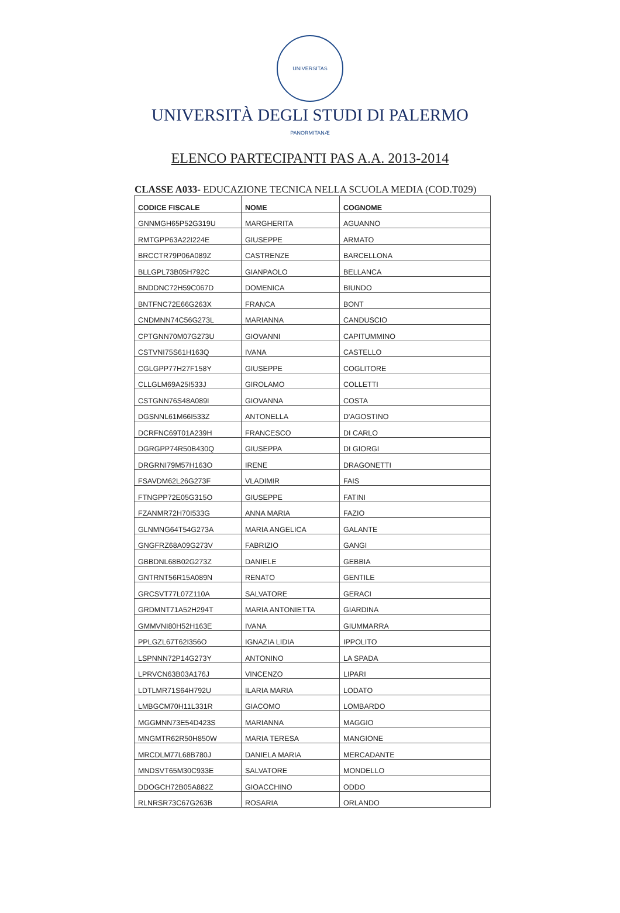UNIVERSITAS PANORMITANÆ
UNIVERSITÀ DEGLI STUDI DI PALERMO
ELENCO PARTECIPANTI PAS A.A. 2013-2014
CLASSE A033- EDUCAZIONE TECNICA NELLA SCUOLA MEDIA (COD.T029)
| CODICE FISCALE | NOME | COGNOME |
| --- | --- | --- |
| GNNMGH65P52G319U | MARGHERITA | AGUANNO |
| RMTGPP63A22I224E | GIUSEPPE | ARMATO |
| BRCCTR79P06A089Z | CASTRENZE | BARCELLONA |
| BLLGPL73B05H792C | GIANPAOLO | BELLANCA |
| BNDDNC72H59C067D | DOMENICA | BIUNDO |
| BNTFNC72E66G263X | FRANCA | BONT |
| CNDMNN74C56G273L | MARIANNA | CANDUSCIO |
| CPTGNN70M07G273U | GIOVANNI | CAPITUMMINO |
| CSTVNI75S61H163Q | IVANA | CASTELLO |
| CGLGPP77H27F158Y | GIUSEPPE | COGLITORE |
| CLLGLM69A25I533J | GIROLAMO | COLLETTI |
| CSTGNN76S48A089I | GIOVANNA | COSTA |
| DGSNNL61M66I533Z | ANTONELLA | D'AGOSTINO |
| DCRFNC69T01A239H | FRANCESCO | DI CARLO |
| DGRGPP74R50B430Q | GIUSEPPA | DI GIORGI |
| DRGRNI79M57H163O | IRENE | DRAGONETTI |
| FSAVDM62L26G273F | VLADIMIR | FAIS |
| FTNGPP72E05G315O | GIUSEPPE | FATINI |
| FZANMR72H70I533G | ANNA MARIA | FAZIO |
| GLNMNG64T54G273A | MARIA ANGELICA | GALANTE |
| GNGFRZ68A09G273V | FABRIZIO | GANGI |
| GBBDNL68B02G273Z | DANIELE | GEBBIA |
| GNTRNT56R15A089N | RENATO | GENTILE |
| GRCSVT77L07Z110A | SALVATORE | GERACI |
| GRDMNT71A52H294T | MARIA ANTONIETTA | GIARDINA |
| GMMVNI80H52H163E | IVANA | GIUMMARRA |
| PPLGZL67T62I356O | IGNAZIA LIDIA | IPPOLITO |
| LSPNNN72P14G273Y | ANTONINO | LA SPADA |
| LPRVCN63B03A176J | VINCENZO | LIPARI |
| LDTLMR71S64H792U | ILARIA MARIA | LODATO |
| LMBGCM70H11L331R | GIACOMO | LOMBARDO |
| MGGMNN73E54D423S | MARIANNA | MAGGIO |
| MNGMTR62R50H850W | MARIA TERESA | MANGIONE |
| MRCDLM77L68B780J | DANIELA MARIA | MERCADANTE |
| MNDSVT65M30C933E | SALVATORE | MONDELLO |
| DDOGCH72B05A882Z | GIOACCHINO | ODDO |
| RLNRSR73C67G263B | ROSARIA | ORLANDO |